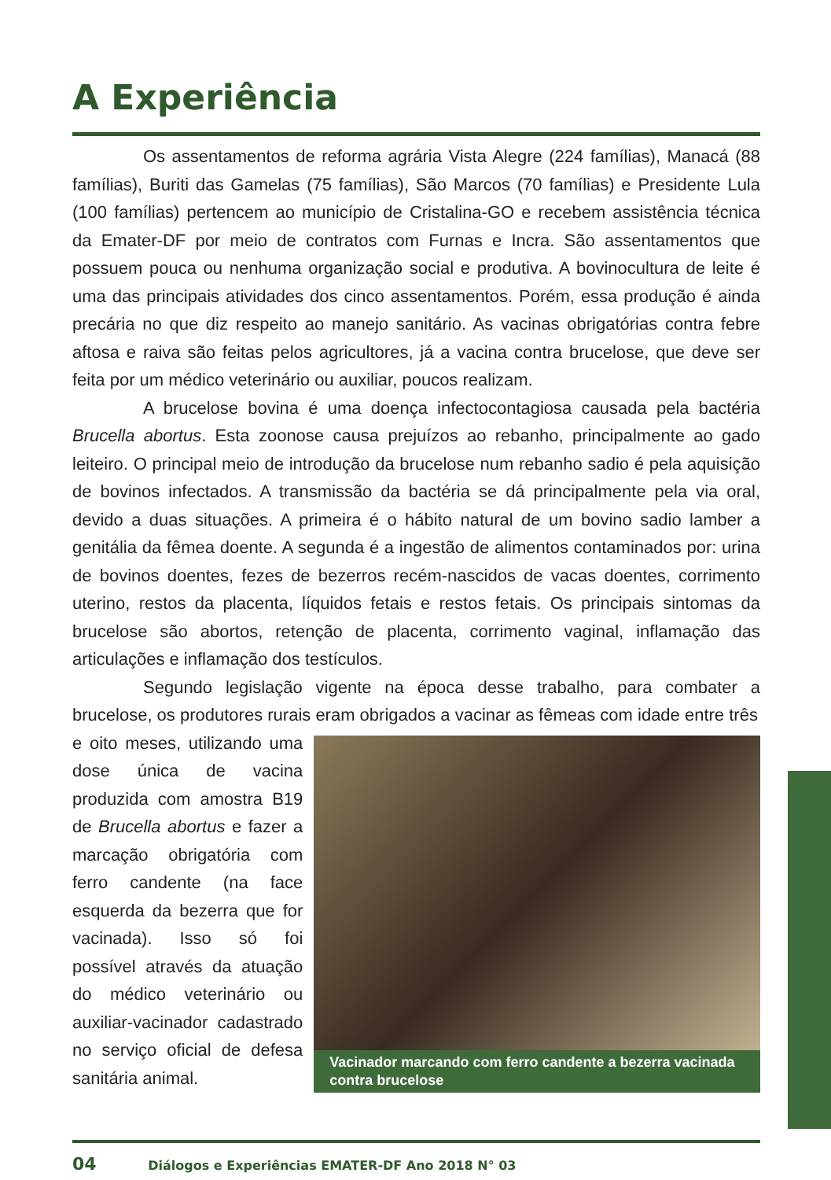A Experiência
Os assentamentos de reforma agrária Vista Alegre (224 famílias), Manacá (88 famílias), Buriti das Gamelas (75 famílias), São Marcos (70 famílias) e Presidente Lula (100 famílias) pertencem ao município de Cristalina-GO e recebem assistência técnica da Emater-DF por meio de contratos com Furnas e Incra. São assentamentos que possuem pouca ou nenhuma organização social e produtiva. A bovinocultura de leite é uma das principais atividades dos cinco assentamentos. Porém, essa produção é ainda precária no que diz respeito ao manejo sanitário. As vacinas obrigatórias contra febre aftosa e raiva são feitas pelos agricultores, já a vacina contra brucelose, que deve ser feita por um médico veterinário ou auxiliar, poucos realizam.
A brucelose bovina é uma doença infectocontagiosa causada pela bactéria Brucella abortus. Esta zoonose causa prejuízos ao rebanho, principalmente ao gado leiteiro. O principal meio de introdução da brucelose num rebanho sadio é pela aquisição de bovinos infectados. A transmissão da bactéria se dá principalmente pela via oral, devido a duas situações. A primeira é o hábito natural de um bovino sadio lamber a genitália da fêmea doente. A segunda é a ingestão de alimentos contaminados por: urina de bovinos doentes, fezes de bezerros recém-nascidos de vacas doentes, corrimento uterino, restos da placenta, líquidos fetais e restos fetais. Os principais sintomas da brucelose são abortos, retenção de placenta, corrimento vaginal, inflamação das articulações e inflamação dos testículos.
Segundo legislação vigente na época desse trabalho, para combater a brucelose, os produtores rurais eram obrigados a vacinar as fêmeas com idade entre três
e oito meses, utilizando uma dose única de vacina produzida com amostra B19 de Brucella abortus e fazer a marcação obrigatória com ferro candente (na face esquerda da bezerra que for vacinada). Isso só foi possível através da atuação do médico veterinário ou auxiliar-vacinador cadastrado no serviço oficial de defesa sanitária animal.
Vacinador marcando com ferro candente a bezerra vacinada contra brucelose
04 Diálogos e Experiências EMATER-DF Ano 2018 N° 03